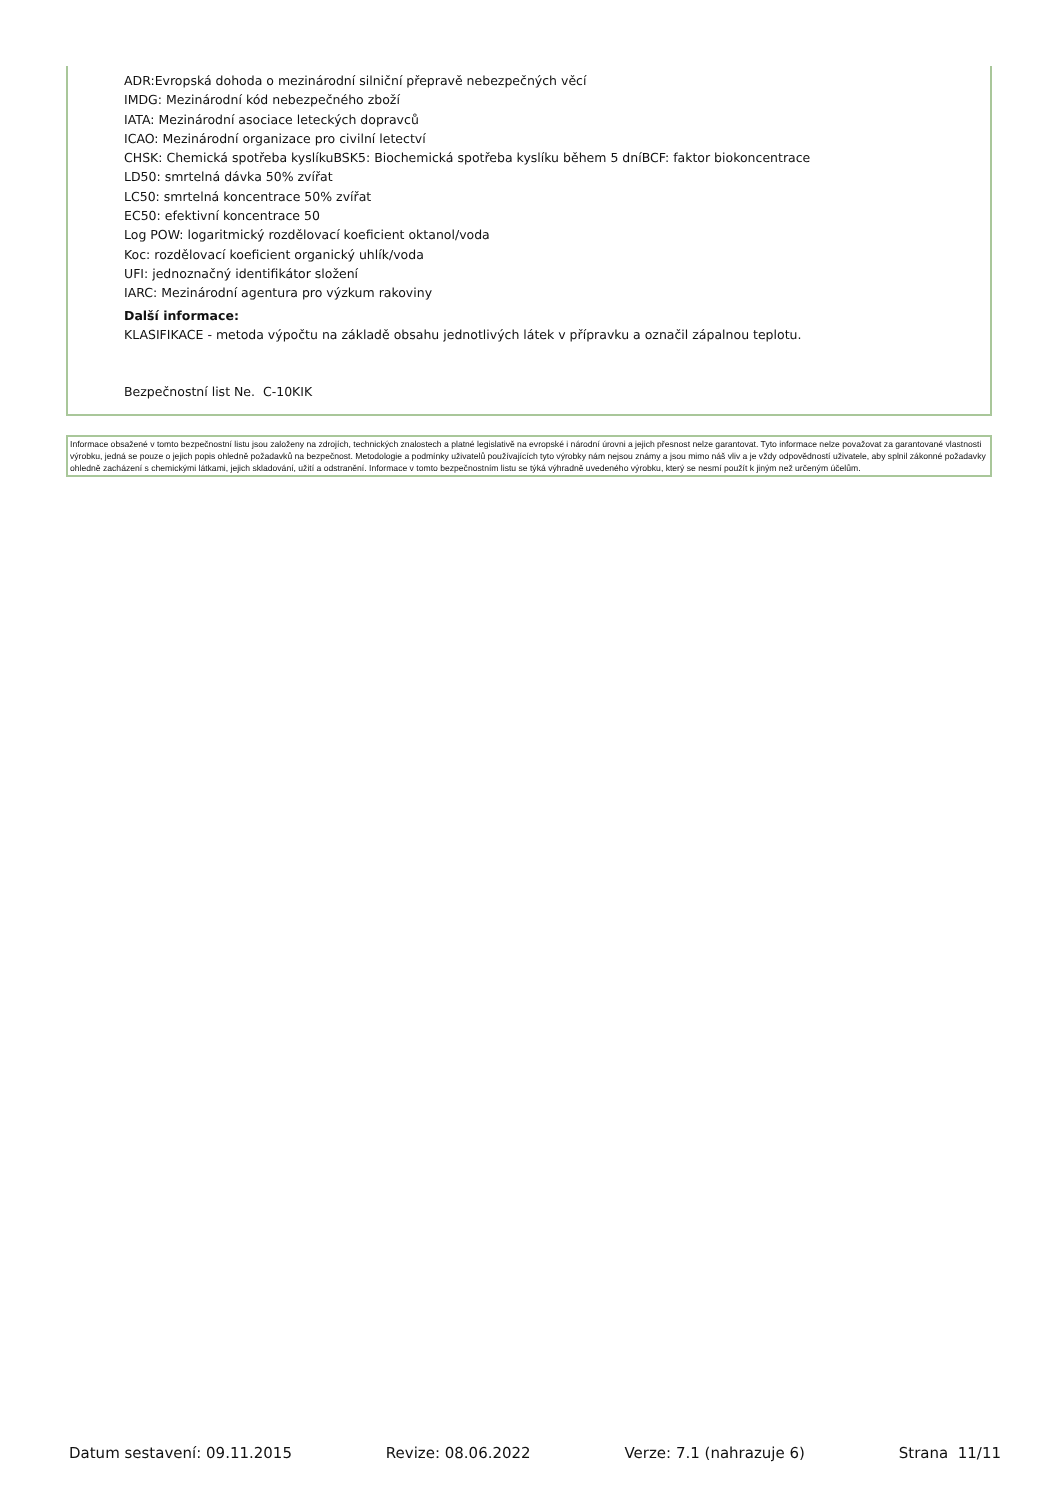ADR:Evropská dohoda o mezinárodní silniční přepravě nebezpečných věcí
IMDG: Mezinárodní kód nebezpečného zboží
IATA: Mezinárodní asociace leteckých dopravců
ICAO: Mezinárodní organizace pro civilní letectví
CHSK: Chemická spotřeba kyslíkuBSK5: Biochemická spotřeba kyslíku během 5 dníBCF: faktor biokoncentrace
LD50: smrtelná dávka 50% zvířat
LC50: smrtelná koncentrace 50% zvířat
EC50: efektivní koncentrace 50
Log POW: logaritmický rozdělovací koeficient oktanol/voda
Koc: rozdělovací koeficient organický uhlík/voda
UFI: jednoznačný identifikátor složení
IARC: Mezinárodní agentura pro výzkum rakoviny
Další informace:
KLASIFIKACE - metoda výpočtu na základě obsahu jednotlivých látek v přípravku a označil zápalnou teplotu.
Bezpečnostní list Ne. C-10KIK
Informace obsažené v tomto bezpečnostní listu jsou založeny na zdrojích, technických znalostech a platné legislativě na evropské i národní úrovni a jejich přesnost nelze garantovat. Tyto informace nelze považovat za garantované vlastnosti výrobku, jedná se pouze o jejich popis ohledně požadavků na bezpečnost. Metodologie a podmínky uživatelů používajících tyto výrobky nám nejsou známy a jsou mimo náš vliv a je vždy odpovědností uživatele, aby splnil zákonné požadavky ohledně zacházení s chemickými látkami, jejich skladování, užití a odstranění. Informace v tomto bezpečnostním listu se týká výhradně uvedeného výrobku, který se nesmí použít k jiným než určeným účelům.
Datum sestavení: 09.11.2015 Revize: 08.06.2022 Verze: 7.1 (nahrazuje 6) Strana 11/11